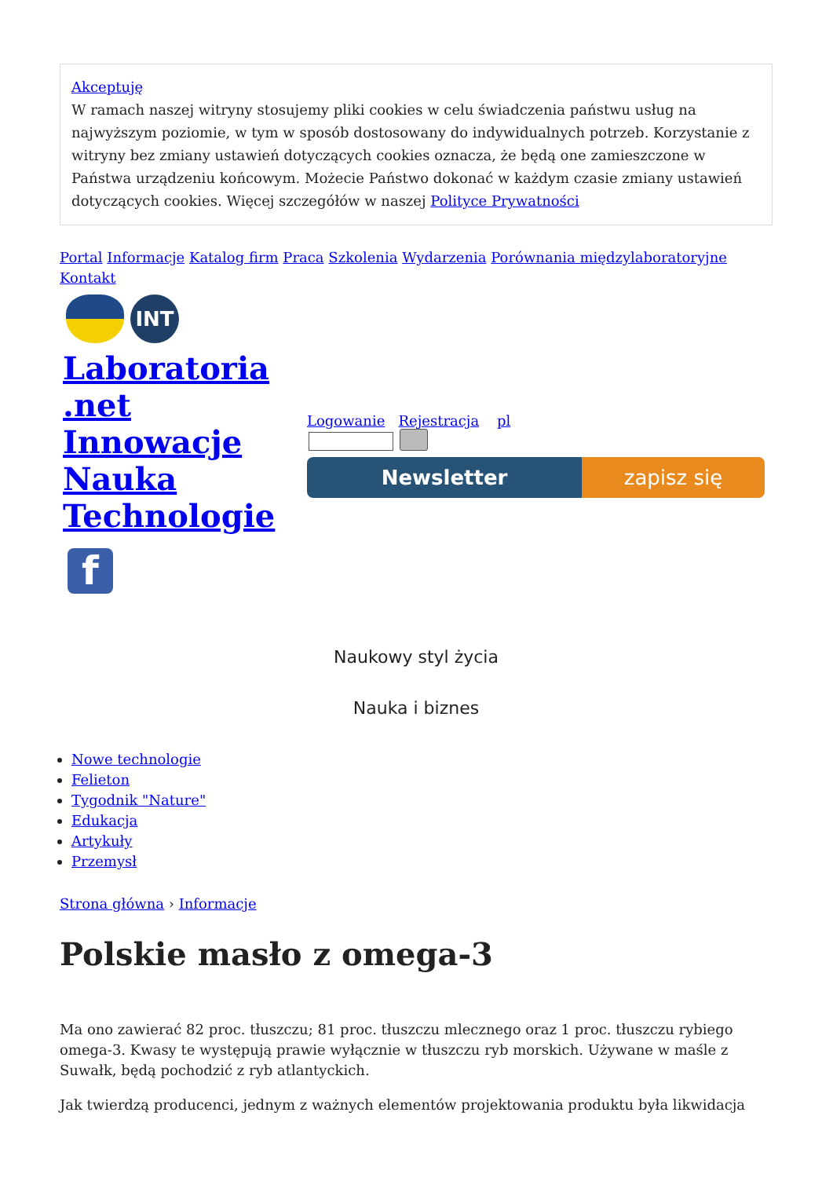Akceptuję
W ramach naszej witryny stosujemy pliki cookies w celu świadczenia państwu usług na najwyższym poziomie, w tym w sposób dostosowany do indywidualnych potrzeb. Korzystanie z witryny bez zmiany ustawień dotyczących cookies oznacza, że będą one zamieszczone w Państwa urządzeniu końcowym. Możecie Państwo dokonać w każdym czasie zmiany ustawień dotyczących cookies. Więcej szczegółów w naszej Polityce Prywatności
Portal Informacje Katalog firm Praca Szkolenia Wydarzenia Porównania międzylaboratoryjne Kontakt
INT
Laboratoria
.net
Innowacje
Nauka
Technologie
f
Logowanie Rejestracja pl
Newsletter zapisz się
Naukowy styl życia
Nauka i biznes
Nowe technologie
Felieton
Tygodnik "Nature"
Edukacja
Artykuły
Przemysł
Strona główna › Informacje
Polskie masło z omega-3
Ma ono zawierać 82 proc. tłuszczu; 81 proc. tłuszczu mlecznego oraz 1 proc. tłuszczu rybiego omega-3. Kwasy te występują prawie wyłącznie w tłuszczu ryb morskich. Używane w maśle z Suwałk, będą pochodzić z ryb atlantyckich.
Jak twierdzą producenci, jednym z ważnych elementów projektowania produktu była likwidacja